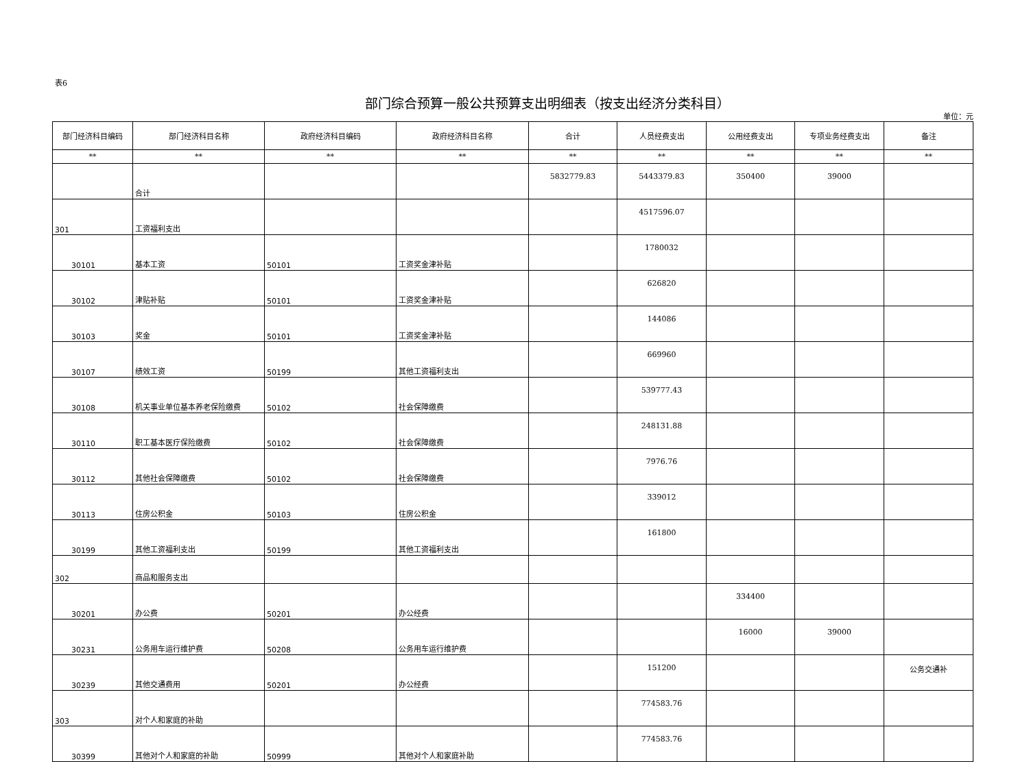表6
部门综合预算一般公共预算支出明细表（按支出经济分类科目）
单位：元
| 部门经济科目编码 | 部门经济科目名称 | 政府经济科目编码 | 政府经济科目名称 | 合计 | 人员经费支出 | 公用经费支出 | 专项业务经费支出 | 备注 |
| --- | --- | --- | --- | --- | --- | --- | --- | --- |
| ** | ** | ** | ** | ** | ** | ** | ** | ** |
| | 合计 | | | 5832779.83 | 5443379.83 | 350400 | 39000 | |
| 301 | 工资福利支出 | | | | 4517596.07 | | | |
| 30101 | 基本工资 | 50101 | 工资奖金津补贴 | | 1780032 | | | |
| 30102 | 津贴补贴 | 50101 | 工资奖金津补贴 | | 626820 | | | |
| 30103 | 奖金 | 50101 | 工资奖金津补贴 | | 144086 | | | |
| 30107 | 绩效工资 | 50199 | 其他工资福利支出 | | 669960 | | | |
| 30108 | 机关事业单位基本养老保险缴费 | 50102 | 社会保障缴费 | | 539777.43 | | | |
| 30110 | 职工基本医疗保险缴费 | 50102 | 社会保障缴费 | | 248131.88 | | | |
| 30112 | 其他社会保障缴费 | 50102 | 社会保障缴费 | | 7976.76 | | | |
| 30113 | 住房公积金 | 50103 | 住房公积金 | | 339012 | | | |
| 30199 | 其他工资福利支出 | 50199 | 其他工资福利支出 | | 161800 | | | |
| 302 | 商品和服务支出 | | | | | | | |
| 30201 | 办公费 | 50201 | 办公经费 | | | 334400 | | |
| 30231 | 公务用车运行维护费 | 50208 | 公务用车运行维护费 | | | 16000 | 39000 | |
| 30239 | 其他交通费用 | 50201 | 办公经费 | | 151200 | | | 公务交通补 |
| 303 | 对个人和家庭的补助 | | | | 774583.76 | | | |
| 30399 | 其他对个人和家庭的补助 | 50999 | 其他对个人和家庭补助 | | 774583.76 | | | |